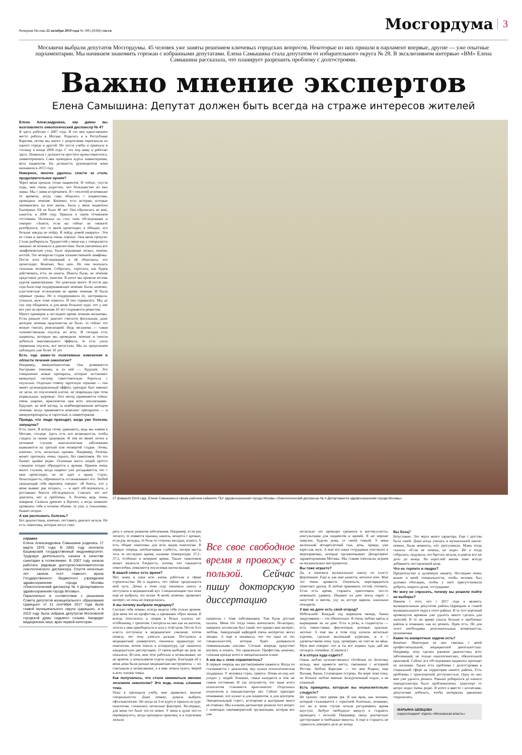Вечерняя Москва 22 октября 2019 года № 198 (28366) vm.ru
Мосгордума
3
Москвичи выбрали депутатов Мосгордумы. 45 человек уже заняты решением ключевых городских вопросов. Некоторые из них пришли в парламент впервые, другие — уже опытные парламентарии. Мы начинаем знакомить горожан с избранными депутатами. Елена Самышина стала депутатом от избирательного округа № 28. В эксклюзивном интервью «ВМ» Елена Самышина рассказала, что планирует разрешить проблему с долгостроями.
Важно мнение экспертов
Елена Самышина: Депутат должен быть всегда на страже интересов жителей
Елена Александровна, как давно вы возглавляете онкологический диспансер № 4?
Я здесь работаю с 2007 года. И это мое единственное место работы в Москве. Родилась я в Республике Карелия, потом мы много с родителями переезжали из одного города в другой. Но после учебы я приехала в столицу в конце 2006 года. С тех пор живу и работаю здесь. Начинала с должности простого врача-гематолога, химиотерапевта. Сама проводила курсы химиотерапии, вела пациентов. На должность руководителя меня назначили в 2013 году.
Наверное, многих удалось спасти за столь продолжительное время?
Через меня прошли сотни пациентов. И сейчас, спустя годы, мне очень радостно, что большинство из них живы. Мы с ними встречаемся. Я с теплотой вспоминаю те времена, когда сама общалась с пациентами, проводила лечение. Конечно, есть истории, которые запомнились на всю жизнь. Была у меня пациентка Екатерина. Ей не было 40 лет. Она обратилась ко мне, кажется, в 2008 году. Пришла в таком отчаянном состоянии. Положила на стол свои обследования и говорит: «Знаете, если вы сейчас не сможете разобраться, что со мной происходит, я обещаю, что больше никуда не пойду. Я пойду домой умирать». Эти ее слова я запомнила очень хорошо. Они меня тронули. Стали разбираться. Трудностей у меня как у специалиста никаких не возникло в диагностике: были увеличены все лимфатические узлы, было поражение легких, печени, костей. Это четвертая стадия злокачественной лимфомы. После всех обследований я ей объяснила, что происходит. Конечно, был шок. Но она оказалась сильным человеком. Собралась, спросила, как будем действовать, есть ли шансы. Шансы были, но лечение предстояло долгое, тяжелое. В итоге мы провели восемь курсов химиотерапии. Это довольно много. И после два года было еще поддерживающее лечение. Были, конечно, классические осложнения во время лечения. И были нервные срывы. Но я поддерживала ее, настраивала, утешала, муж тоже помогал. И она справилась. Мы до сих пор общаемся, и для меня большое чудо, что у нее вот уже на протяжении 10 лет сохраняется ремиссия.
Много примеров в последнее время лечения меланомы. Если раньше этот диагноз считался фатальным, даже методов лечения практически не было, то сейчас это можно считать революцией. Ведь меланома — самая злокачественная опухоль из всех. И сегодня есть пациенты, которым мы проводили лечение и смогли добиться максимального эффекта, то есть ушла первичная опухоль, все метастазы. Мы их продолжаем наблюдать уже более 10 лет.
Есть еще какие-то позитивные изменения в области лечения онкологии?
Например, иммуноонкология. Она развивается быстрыми темпами, и за ней — будущее. Это совершенно новые препараты, которые заставляют иммунную систему самостоятельно бороться с опухолью. Отдельно отмечу таргетную терапию — она имеет целенаправленный эффект, препарат бьет именно по цели, по опухолевой клетке, не повреждая при этом нормальные, здоровые. Этот метод применяется сейчас очень широко, практически при всех локализациях. Будущее, на мой взгляд, за комбинированным методом лечения, когда применяется комплекс препаратов — и иммунопрепараты, и таргетные, и химиотерапия.
Правда, что люди приходят, когда уже болезнь запущена?
Есть такое. Я всегда этому удивляюсь, ведь мы живем в Москве, столице. Здесь есть все возможности, чтобы следить за своим здоровьем. И тем не менее почти в половине случаев онкологические заболевания выявляются на третьей или четвертой стадии. Этому, конечно, есть несколько причин. Например, болезнь может протекать очень скрыто, без симптомов. Но это бывает крайне редко. Основная масса людей просто слишком поздно обращается к врачам. Причем очень много случаев, когда пациент уже догадывается, что с ним происходит, но не идет к врачу. Страх, безысходность, обреченность останавливают его. Любой уважающий себя европеец говорит: «Я боюсь, что у меня выявят рак поздно», — и идет обследоваться, а россиянин боится обследоваться. Считает, что нет диагноза, нет и проблемы. А болезнь ведь очень коварная. Сначала дремлет в берлоге, а когда начинает проявлять себя в полном объеме, то уже, к сожалению, бывает поздно.
А как распознать болезнь?
Без диагностики, конечно, поставить диагноз нельзя. Но есть симптомы, которые могут гово-
27 февраля 2019 года. Елена Самышина в своем рабочем кабинете ГБУ здравоохранения города Москвы «Онкологический диспансер № 4 Департамента здравоохранения города Москвы»
справка
Елена Александровна Самышина родилась 17 марта 1975 года. В 2000 году окончила Башкирский государственный медуниверситет. Трудовую деятельность начала в качестве санитарки в поликлинике. В 2007 году начала работать рядовым доктором-онкогематологом онкологического диспансера. Спустя несколько лет заняла пост главного врача Государственного бюджетного учреждения здравоохранения города Москвы «Онкологический диспансер № 4 Департамента здравоохранения города Москвы».
Параллельно в соответствии с решением Совета депутатов муниципального образования Царицыно от 21 сентября 2017 года была главой муниципального округа Царицыно, а в 2019 году была избрана депутатом Московской городской думы седьмого созыва. Кандидат медицинских наук, врач первой категории.
рить о начале развития заболевания. Например, если рак легкого, то появятся одышка, кашель, мокрота с кровью, если рак желудка, то боли со стороны желудка, изжога. А есть общие симптомы для всех видов онкологии. В первую очередь необъяснимая слабость, потеря массы тела за последнее время, наличие температуры 37,2–37,3, особенно в вечернее время. Также симптомом может являться бледность, потому что снижается гемоглобин, появляется опухолевая интоксикация.
В вашей семье есть врачи?
Нет, мама и папа всю жизнь работали в сфере строительства. Но я надеюсь, что сейчас продолжится мой путь. Дочка в этом году окончила школу и поступила в медицинский вуз. Специализацию она пока еще не выбрала, это позже. К моей, конечно, проявляет интерес, но пока не определилась.
А вы почему выбрали медицину?
Сколько себя помню, всегда видела себя только врачом. Для меня это не профессия, а призвание, образ жизни. Я всегда относилась к людям в белых халатах по-особенному, с трепетом. Смотрела на них как на ангелов, хотела к ним приобщиться и шла к этой цели. После 9-го класса поступила в медицинское училище, потом поняла, что хочу учиться дальше. Поступила в медицинский университет, окончила ординатуру по онкологии, потом пошла в аспирантуру, где защитила кандидатскую диссертацию. О своем выборе ни разу не пожалела. Кстати, моя тетя работала в поликлинике, но не врачом, а начальником отдела кадров. Благодаря ей у меня дома были разные медицинские инструменты — их списывали в поликлинике, а я ими лечила кукол, зверей и всех членов семьи.
Как получилось, что стали заниматься именно лечением онкологии? Это ведь очень сложная тема.
Пока я проходила учебу, мне нравились многие специальности. Даже помню, думала выбрать офтальмологию. Но когда на 5-м курсе я пришла на курс онкологии, сложились несколько факторов. Во-первых, для меня это было что-то новое. У меня в душе что-то перевернулось, когда проходила практику, и в отделении лежали
Все свое свободное время я провожу с пользой. Сейчас пишу докторскую диссертацию
пациенты с этим заболеванием. Там были детские палаты. Меня это тогда очень впечатлило. Во-вторых, наверное, коллектив был такой, что привил мне интерес, любовь. Заведующий кафедрой очень интересно читал лекции. А еще я понимала, что это одна из тех специальностей, которая будет развиваться семимильными шагами. Столько впереди предстоит изучить и понять. Это привлекало. Профессия, конечно, сложная прежде всего в эмоциональном плане.
А как вы с этим справляетесь?
В первую очередь мы рассматриваем пациента. Когда он сталкивается с диагнозом, ему нужна психологическая поддержка. У человека страх, тревога. Почва из-под ног уходит у людей. Близкие, семья находятся в том же самом состоянии. И так получается, что чаще всего психологом становится врач-онколог. Отдельных психологов в онкодиспансере нет. Сейчас приходит понимание, что нужно и для пациентов, и для докторов. Эмоциональный стресс, истощение и выгорание никто не отменял. Мы в нашем диспансере решили этот вопрос с помощью некоммерческой организации, которая вот уже
несколько лет проводит тренинги и мастер-классы, консультации для пациентов и врачей. Я же черпаю энергию, будучи дома, со своей семьей. У меня маленький четырехлетний сын, дочь, правда, уже взрослая, муж. А еще все наши сотрудники участвуют в мероприятиях, которые организовывает Департамент здравоохранения Москвы. Мы ставим спектакли, играем на музыкальных инструментах.
Вы тоже играете?
Да, я окончила музыкальную школу по классу фортепиано. Еще я, как мне кажется, неплохо пою. Мне это очень нравится. Отвлечься, перезарядиться помогают друзья. Я люблю принимать гостей, готовить. Если есть время, стараюсь приготовить что-то новенькое, удивить. Недавно на даче пекла пирог с капустой и мясом, уху на костре варили, шашлыки пожарили.
У вас на даче есть свой огород?
Небольшой. Каждый год маринуем овощи, банки закручиваем — это обязательно. Я очень люблю цветы и выращиваю их на даче. Есть и розы, и гладиолусы — есть темно-синие, фиолетовые, розовые, красные, желтые. А еще мы в этом году купили несколько курочек, сделали маленький курятник, и я с удовольствием хожу туда, проверяю, не снесли ли яйца. Муж мне говорит: что ж ты все ходишь туда, дай им посидеть спокойно. (Смеется.)
А в отпуск куда ездите?
Очень люблю путешествовать! Особенно по Золотому кольцу, мне нравятся места, связанные с историей России. Люблю Карелию — это моя Родина, еще Валаам, Кижи, Соловецкие острова. На море тоже езжу, но больше люблю именно экскурсионный отдых, а не пляжный.
Есть принципы, которым вы неукоснительно следуете?
Не тратить свое время зря. Я как врач, как человек, который сталкивается с серьезной болезнью, понимаю, что ни в коем случае нельзя растрачивать время впустую. Любую свободную минуту я стараюсь проводить с пользой. Например, пишу докторскую диссертацию в свободные минуты. А еще я стараюсь не сдаваться, доводить дело до конца.
Вы боец?
Безусловно. Это черта моего характера. Еще с детства была такой. Даже когда училась в музыкальной школе, помню, были моменты, что прогуливала. Мама тогда сказала: «Если не хочешь, не ходи». Но я тогда собралась, подумала, что бросать нельзя, и довела все же дело до конца. Во взрослой жизни тоже всегда добиваюсь поставленной цели.
Что не терпите в людях?
Предательство и душевную нищету. Последнее очень важно в моей специальности, чтобы человек был духовно обогащен, чтобы у него присутствовали доброта, широта души, сострадание.
Не могу не спросить, почему вы решили пойти на выборы?
Начнем с того, что с 2017 года я являюсь муниципальным депутатом района Царицыно и главой муниципального округа этого района. И за этот короткий промежуток времени уже удалось много сделать для жителей. В то же время узнала больше о проблемах района и понимаю, как их решить. Идеи есть. Но для этого необходимы дополнительные возможности, полномочия.
Какие-то конкретные задачи есть?
Конечно. Некоторые из них связаны с моей профессиональной, медицинской деятельностью. Например, хочу сделать раннюю диагностику всех заболеваний, не только онкологических, обязательной практикой. Сейчас все обследования пациенты проходят по желанию. Также есть проблема с долгостроями в социальной сфере на территории нашего района. Есть проблемы с транспортной доступностью. Одну из них мне уже удалось решить. Раньше добираться до нашего онкодиспансера было проблематично, транспорт от метро ходил очень редко. В итоге я вместе с коллегами-депутатами добилась, чтобы интервалы движения сократились.
МАРЬЯНА ШЕВЦОВА
корреспондент отдела «Московская власть»